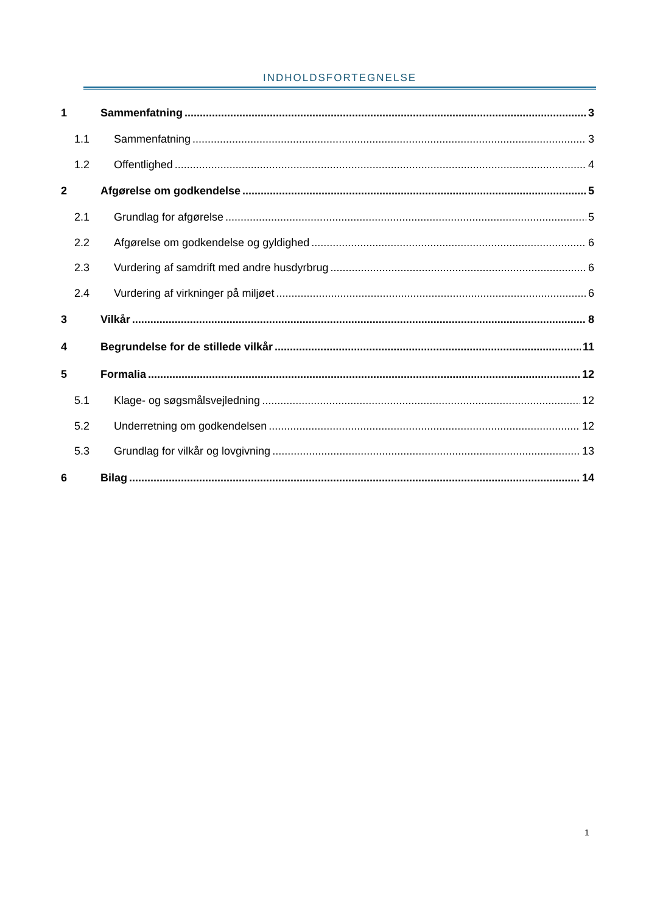INDHOLDSFORTEGNELSE
1 Sammenfatning 3
1.1 Sammenfatning 3
1.2 Offentlighed 4
2 Afgørelse om godkendelse 5
2.1 Grundlag for afgørelse 5
2.2 Afgørelse om godkendelse og gyldighed 6
2.3 Vurdering af samdrift med andre husdyrbrug 6
2.4 Vurdering af virkninger på miljøet 6
3 Vilkår 8
4 Begrundelse for de stillede vilkår 11
5 Formalia 12
5.1 Klage- og søgsmålsvejledning 12
5.2 Underretning om godkendelsen 12
5.3 Grundlag for vilkår og lovgivning 13
6 Bilag 14
1